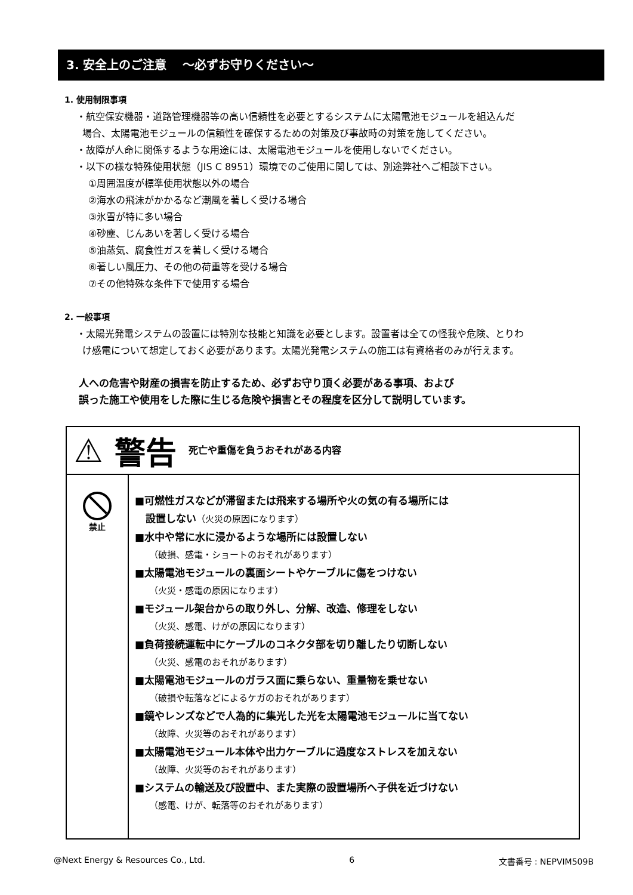3. 安全上のご注意　 ～必ずお守りください～
1. 使用制限事項
・航空保安機器・道路管理機器等の高い信頼性を必要とするシステムに太陽電池モジュールを組込んだ
場合、太陽電池モジュールの信頼性を確保するための対策及び事故時の対策を施してください。
・故障が人命に関係するような用途には、太陽電池モジュールを使用しないでください。
・以下の様な特殊使用状態（JIS C 8951）環境でのご使用に関しては、別途弊社へご相談下さい。
①周囲温度が標準使用状態以外の場合
②海水の飛沫がかかるなど潮風を著しく受ける場合
③氷雪が特に多い場合
④砂塵、じんあいを著しく受ける場合
⑤油蒸気、腐食性ガスを著しく受ける場合
⑥著しい風圧力、その他の荷重等を受ける場合
⑦その他特殊な条件下で使用する場合
2. 一般事項
・太陽光発電システムの設置には特別な技能と知識を必要とします。設置者は全ての怪我や危険、とりわ
け感電について想定しておく必要があります。太陽光発電システムの施工は有資格者のみが行えます。
人への危害や財産の損害を防止するため、必ずお守り頂く必要がある事項、および
誤った施工や使用をした際に生じる危険や損害とその程度を区分して説明しています。
| ⚠ 警告 死亡や重傷を負うおそれがある内容 | |
| 禁止 | ■可燃性ガスなどが滞留または飛来する場所や火の気の有る場所には 設置しない （火災の原因になります） ■水中や常に水に浸かるような場所には設置しない （破損、感電・ショートのおそれがあります） ■太陽電池モジュールの裏面シートやケーブルに傷をつけない （火災・感電の原因になります） ■モジュール架台からの取り外し、分解、改造、修理をしない （火災、感電、けがの原因になります） ■負荷接続運転中にケーブルのコネクタ部を切り離したり切断しない （火災、感電のおそれがあります） ■太陽電池モジュールのガラス面に乗らない、重量物を乗せない （破損や転落などによるケガのおそれがあります） ■鏡やレンズなどで人為的に集光した光を太陽電池モジュールに当てない （故障、火災等のおそれがあります） ■太陽電池モジュール本体や出力ケーブルに過度なストレスを加えない （故障、火災等のおそれがあります） ■システムの輸送及び設置中、また実際の設置場所へ子供を近づけない （感電、けが、転落等のおそれがあります） |
@Next Energy & Resources Co., Ltd. 6 文書番号 : NEPVIM509B